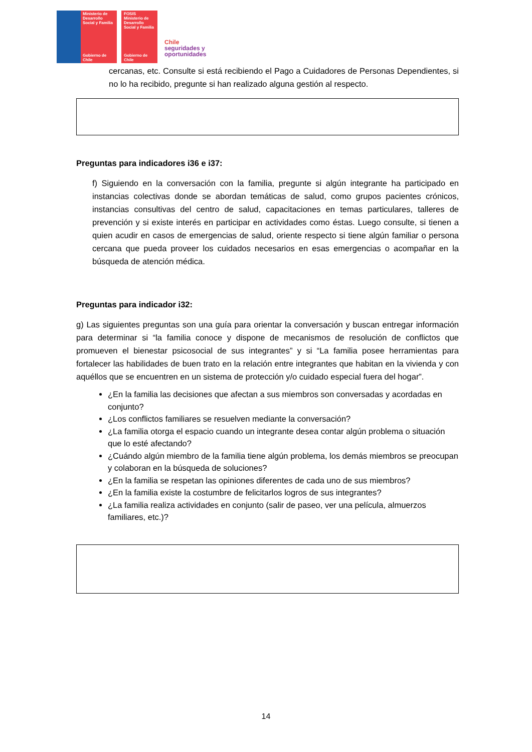Ministerio de Desarrollo Social y Familia
Gobierno de Chile
FOSIS
Ministerio de Desarrollo Social y Familia
Gobierno de Chile
Chile
seguridades y
oportunidades
cercanas, etc. Consulte si está recibiendo el Pago a Cuidadores de Personas Dependientes, si no lo ha recibido, pregunte si han realizado alguna gestión al respecto.
Preguntas para indicadores i36 e i37:
f) Siguiendo en la conversación con la familia, pregunte si algún integrante ha participado en instancias colectivas donde se abordan temáticas de salud, como grupos pacientes crónicos, instancias consultivas del centro de salud, capacitaciones en temas particulares, talleres de prevención y si existe interés en participar en actividades como éstas. Luego consulte, si tienen a quien acudir en casos de emergencias de salud, oriente respecto si tiene algún familiar o persona cercana que pueda proveer los cuidados necesarios en esas emergencias o acompañar en la búsqueda de atención médica.
Preguntas para indicador i32:
g) Las siguientes preguntas son una guía para orientar la conversación y buscan entregar información para determinar si “la familia conoce y dispone de mecanismos de resolución de conflictos que promueven el bienestar psicosocial de sus integrantes” y si “La familia posee herramientas para fortalecer las habilidades de buen trato en la relación entre integrantes que habitan en la vivienda y con aquéllos que se encuentren en un sistema de protección y/o cuidado especial fuera del hogar”.
¿En la familia las decisiones que afectan a sus miembros son conversadas y acordadas en conjunto?
¿Los conflictos familiares se resuelven mediante la conversación?
¿La familia otorga el espacio cuando un integrante desea contar algún problema o situación que lo esté afectando?
¿Cuándo algún miembro de la familia tiene algún problema, los demás miembros se preocupan y colaboran en la búsqueda de soluciones?
¿En la familia se respetan las opiniones diferentes de cada uno de sus miembros?
¿En la familia existe la costumbre de felicitarlos logros de sus integrantes?
¿La familia realiza actividades en conjunto (salir de paseo, ver una película, almuerzos familiares, etc.)?
14